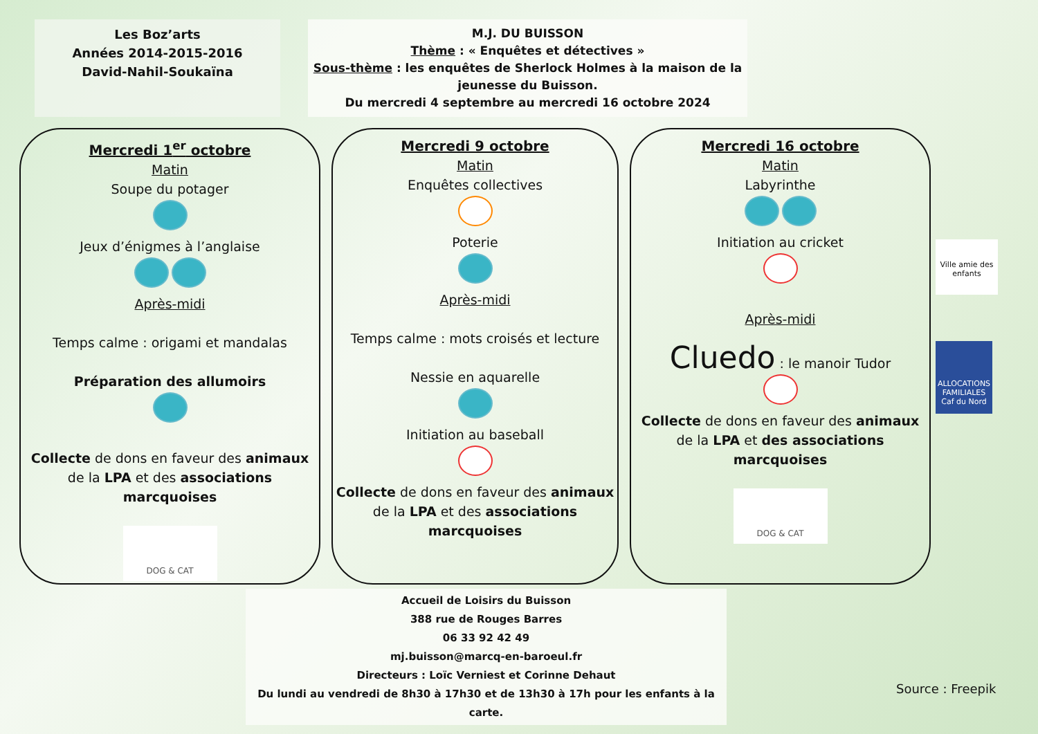Les Boz’arts
Années 2014-2015-2016
David-Nahil-Soukaïna
M.J. DU BUISSON
Thème : « Enquêtes et détectives »
Sous-thème : les enquêtes de Sherlock Holmes à la maison de la jeunesse du Buisson.
Du mercredi 4 septembre au mercredi 16 octobre 2024
Mercredi 1<sup>er</sup> octobre
Matin
Soupe du potager
Jeux d’énigmes à l’anglaise
Après-midi
Temps calme : origami et mandalas
Préparation des allumoirs
Collecte de dons en faveur des animaux de la LPA et des associations marcquoises
DOG & CAT
Mercredi 9 octobre
Matin
Enquêtes collectives
Poterie
Après-midi
Temps calme : mots croisés et lecture
Nessie en aquarelle
Initiation au baseball
Collecte de dons en faveur des animaux de la LPA et des associations marcquoises
Mercredi 16 octobre
Matin
Labyrinthe
Initiation au cricket
Après-midi
Cluedo : le manoir Tudor
Collecte de dons en faveur des animaux de la LPA et des associations marcquoises
DOG & CAT
Accueil de Loisirs du Buisson
388 rue de Rouges Barres
06 33 92 42 49
mj.buisson@marcq-en-baroeul.fr
Directeurs : Loïc Verniest et Corinne Dehaut
Du lundi au vendredi de 8h30 à 17h30 et de 13h30 à 17h pour les enfants à la carte.
Ville amie des enfants
ALLOCATIONS FAMILIALES Caf du Nord
Source : Freepik